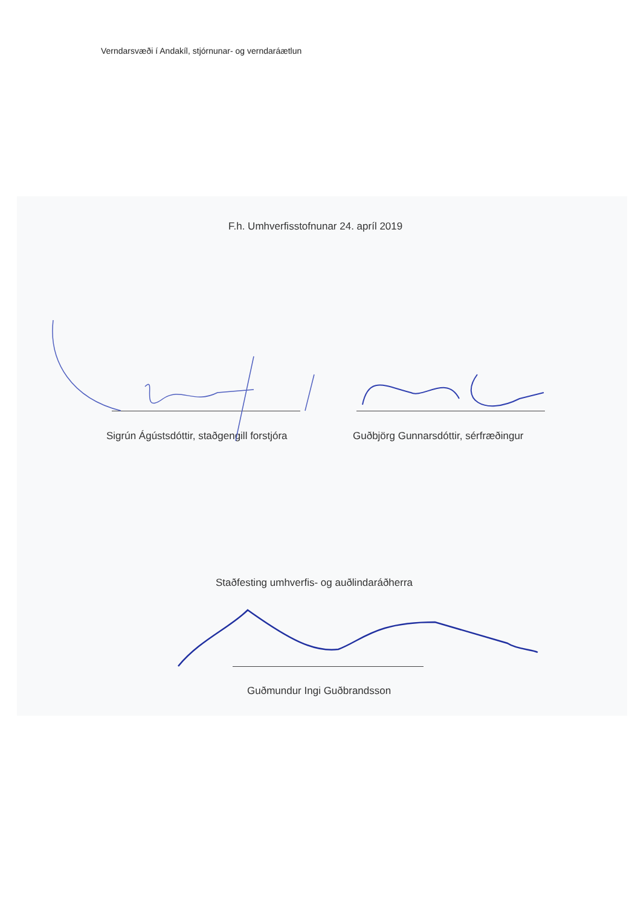Verndarsvæði í Andakíl, stjórnunar- og verndaráætlun
F.h. Umhverfisstofnunar 24. apríl 2019
Sigrún Ágústsdóttir, staðgengill forstjóra
Guðbjörg Gunnarsdóttir, sérfræðingur
Staðfesting umhverfis- og auðlindaráðherra
Guðmundur Ingi Guðbrandsson